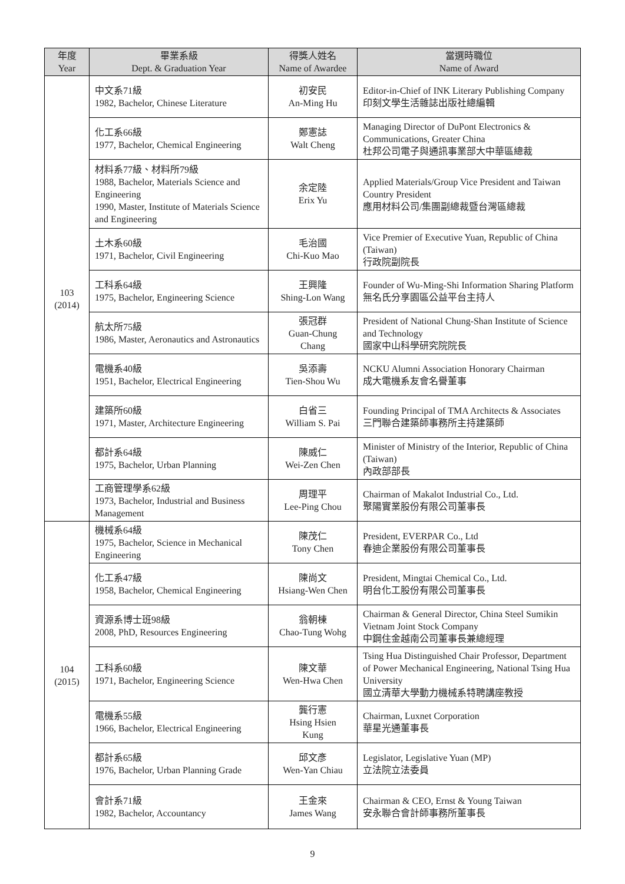| 年度 Year | 畢業系級 Dept. & Graduation Year | 得獎人姓名 Name of Awardee | 當選時職位 Name of Award |
| --- | --- | --- | --- |
| 103 (2014) | 中文系71級 1982, Bachelor, Chinese Literature | 初安民 An-Ming Hu | Editor-in-Chief of INK Literary Publishing Company 印刻文學生活雜誌出版社總編輯 |
| | 化工系66級 1977, Bachelor, Chemical Engineering | 鄭憲誌 Walt Cheng | Managing Director of DuPont Electronics & Communications, Greater China 杜邦公司電子與通訊事業部大中華區總裁 |
| | 材料系77級、材料所79級 1988, Bachelor, Materials Science and Engineering 1990, Master, Institute of Materials Science and Engineering | 余定陸 Erix Yu | Applied Materials/Group Vice President and Taiwan Country President 應用材料公司/集團副總裁暨台灣區總裁 |
| | 土木系60級 1971, Bachelor, Civil Engineering | 毛治國 Chi-Kuo Mao | Vice Premier of Executive Yuan, Republic of China (Taiwan) 行政院副院長 |
| | 工科系64級 1975, Bachelor, Engineering Science | 王興隆 Shing-Lon Wang | Founder of Wu-Ming-Shi Information Sharing Platform 無名氏分享園區公益平台主持人 |
| | 航太所75級 1986, Master, Aeronautics and Astronautics | 張冠群 Guan-Chung Chang | President of National Chung-Shan Institute of Science and Technology 國家中山科學研究院院長 |
| | 電機系40級 1951, Bachelor, Electrical Engineering | 吳添壽 Tien-Shou Wu | NCKU Alumni Association Honorary Chairman 成大電機系友會名譽董事 |
| | 建築所60級 1971, Master, Architecture Engineering | 白省三 William S. Pai | Founding Principal of TMA Architects & Associates 三門聯合建築師事務所主持建築師 |
| | 都計系64級 1975, Bachelor, Urban Planning | 陳威仁 Wei-Zen Chen | Minister of Ministry of the Interior, Republic of China (Taiwan) 內政部部長 |
| | 工商管理學系62級 1973, Bachelor, Industrial and Business Management | 周理平 Lee-Ping Chou | Chairman of Makalot Industrial Co., Ltd. 聚陽實業股份有限公司董事長 |
| 104 (2015) | 機械系64級 1975, Bachelor, Science in Mechanical Engineering | 陳茂仁 Tony Chen | President, EVERPAR Co., Ltd 春迪企業股份有限公司董事長 |
| | 化工系47級 1958, Bachelor, Chemical Engineering | 陳尚文 Hsiang-Wen Chen | President, Mingtai Chemical Co., Ltd. 明台化工股份有限公司董事長 |
| | 資源系博士班98級 2008, PhD, Resources Engineering | 翁朝棟 Chao-Tung Wohg | Chairman & General Director, China Steel Sumikin Vietnam Joint Stock Company 中鋼住金越南公司董事長兼總經理 |
| | 工科系60級 1971, Bachelor, Engineering Science | 陳文華 Wen-Hwa Chen | Tsing Hua Distinguished Chair Professor, Department of Power Mechanical Engineering, National Tsing Hua University 國立清華大學動力機械系特聘講座教授 |
| | 電機系55級 1966, Bachelor, Electrical Engineering | 龔行憲 Hsing Hsien Kung | Chairman, Luxnet Corporation 華星光通董事長 |
| | 都計系65級 1976, Bachelor, Urban Planning Grade | 邱文彥 Wen-Yan Chiau | Legislator, Legislative Yuan (MP) 立法院立法委員 |
| | 會計系71級 1982, Bachelor, Accountancy | 王金來 James Wang | Chairman & CEO, Ernst & Young Taiwan 安永聯合會計師事務所董事長 |
9